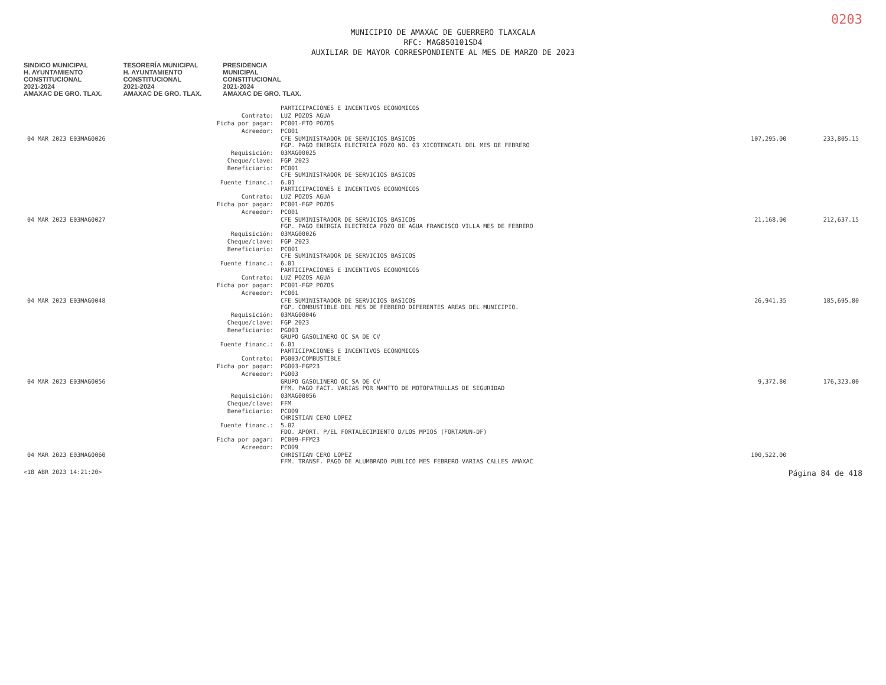0203
MUNICIPIO DE AMAXAC DE GUERRERO TLAXCALA
RFC: MAG850101SD4
AUXILIAR DE MAYOR CORRESPONDIENTE AL MES DE MARZO DE 2023
SINDICO MUNICIPAL
H. AYUNTAMIENTO
CONSTITUCIONAL
2021-2024
AMAXAC DE GRO. TLAX. TESORERÍA MUNICIPAL
H. AYUNTAMIENTO
CONSTITUCIONAL
2021-2024
AMAXAC DE GRO. TLAX. PRESIDENCIA
MUNICIPAL
CONSTITUCIONAL
2021-2024
AMAXAC DE GRO. TLAX.
| | | PARTICIPACIONES E INCENTIVOS ECONOMICOS | | |
| | Contrato: | LUZ POZOS AGUA | | |
| | Ficha por pagar: | PC001-FTO POZOS | | |
| | Acreedor: | PC001 | | |
| 04 MAR 2023 E03MAG0026 | | CFE SUMINISTRADOR DE SERVICIOS BASICOS FGP. PAGO ENERGIA ELECTRICA POZO NO. 03 XICOTENCATL DEL MES DE FEBRERO | 107,295.00 | 233,805.15 |
| | Requisición: | 03MAG00025 | | |
| | Cheque/clave: | FGP 2023 | | |
| | Beneficiario: | PC001 CFE SUMINISTRADOR DE SERVICIOS BASICOS | | |
| | Fuente financ.: | 6.01 PARTICIPACIONES E INCENTIVOS ECONOMICOS | | |
| | Contrato: | LUZ POZOS AGUA | | |
| | Ficha por pagar: | PC001-FGP POZOS | | |
| | Acreedor: | PC001 | | |
| 04 MAR 2023 E03MAG0027 | | CFE SUMINISTRADOR DE SERVICIOS BASICOS FGP. PAGO ENERGIA ELECTRICA POZO DE AGUA FRANCISCO VILLA MES DE FEBRERO | 21,168.00 | 212,637.15 |
| | Requisición: | 03MAG00026 | | |
| | Cheque/clave: | FGP 2023 | | |
| | Beneficiario: | PC001 CFE SUMINISTRADOR DE SERVICIOS BASICOS | | |
| | Fuente financ.: | 6.01 PARTICIPACIONES E INCENTIVOS ECONOMICOS | | |
| | Contrato: | LUZ POZOS AGUA | | |
| | Ficha por pagar: | PC001-FGP POZOS | | |
| | Acreedor: | PC001 | | |
| 04 MAR 2023 E03MAG0048 | | CFE SUMINISTRADOR DE SERVICIOS BASICOS FGP. COMBUSTIBLE DEL MES DE FEBRERO DIFERENTES AREAS DEL MUNICIPIO. | 26,941.35 | 185,695.80 |
| | Requisición: | 03MAG00046 | | |
| | Cheque/clave: | FGP 2023 | | |
| | Beneficiario: | PG003 GRUPO GASOLINERO OC SA DE CV | | |
| | Fuente financ.: | 6.01 PARTICIPACIONES E INCENTIVOS ECONOMICOS | | |
| | Contrato: | PG003/COMBUSTIBLE | | |
| | Ficha por pagar: | PG003-FGP23 | | |
| | Acreedor: | PG003 | | |
| 04 MAR 2023 E03MAG0056 | | GRUPO GASOLINERO OC SA DE CV FFM. PAGO FACT. VARIAS POR MANTTO DE MOTOPATRULLAS DE SEGURIDAD | 9,372.80 | 176,323.00 |
| | Requisición: | 03MAG00056 | | |
| | Cheque/clave: | FFM | | |
| | Beneficiario: | PC009 CHRISTIAN CERO LOPEZ | | |
| | Fuente financ.: | 5.02 FDO. APORT. P/EL FORTALECIMIENTO D/LOS MPIOS (FORTAMUN-DF) | | |
| | Ficha por pagar: | PC009-FFM23 | | |
| | Acreedor: | PC009 | | |
| 04 MAR 2023 E03MAG0060 | | CHRISTIAN CERO LOPEZ FFM. TRANSF. PAGO DE ALUMBRADO PUBLICO MES FEBRERO VARIAS CALLES AMAXAC | 100,522.00 | |
<18 ABR 2023 14:21:20> Página 84 de 418